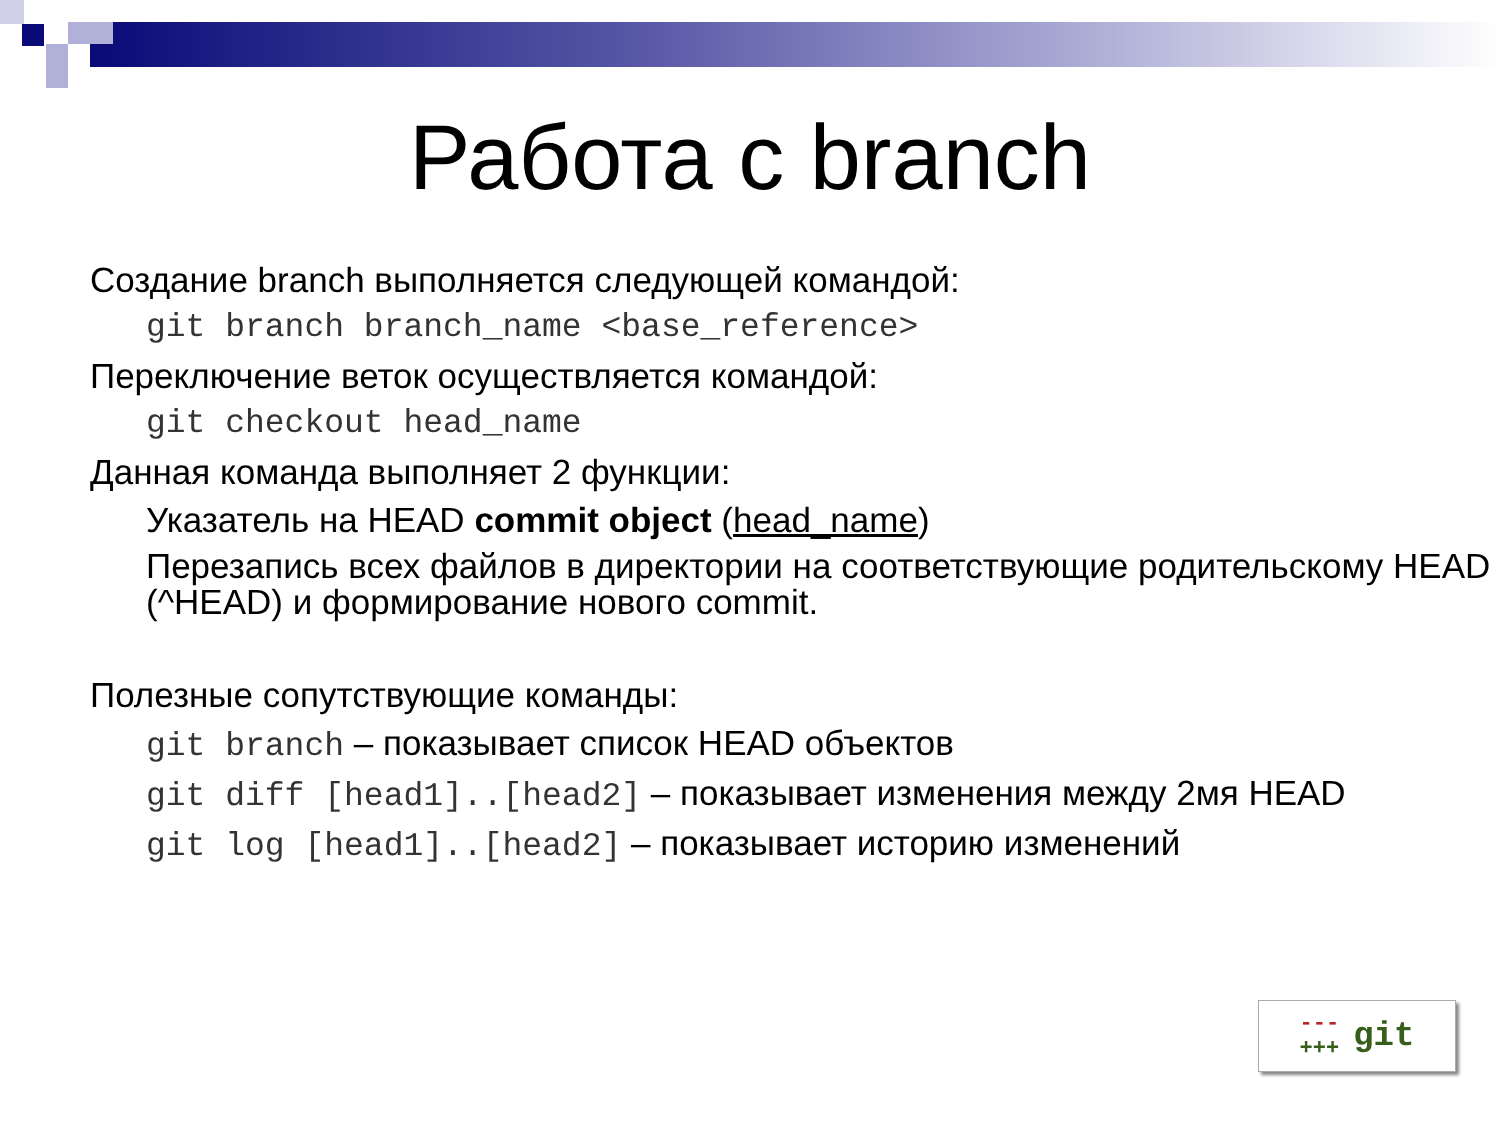Работа с branch
Создание branch выполняется следующей командой:
git branch branch_name <base_reference>
Переключение веток осуществляется командой:
git checkout head_name
Данная команда выполняет 2 функции:
Указатель на HEAD commit object (head_name)
Перезапись всех файлов в директории на соответствующие родительскому HEAD (^HEAD) и формирование нового commit.
Полезные сопутствующие команды:
git branch – показывает список HEAD объектов
git diff [head1]..[head2] – показывает изменения между 2мя HEAD
git log [head1]..[head2] – показывает историю изменений
---
+++ git